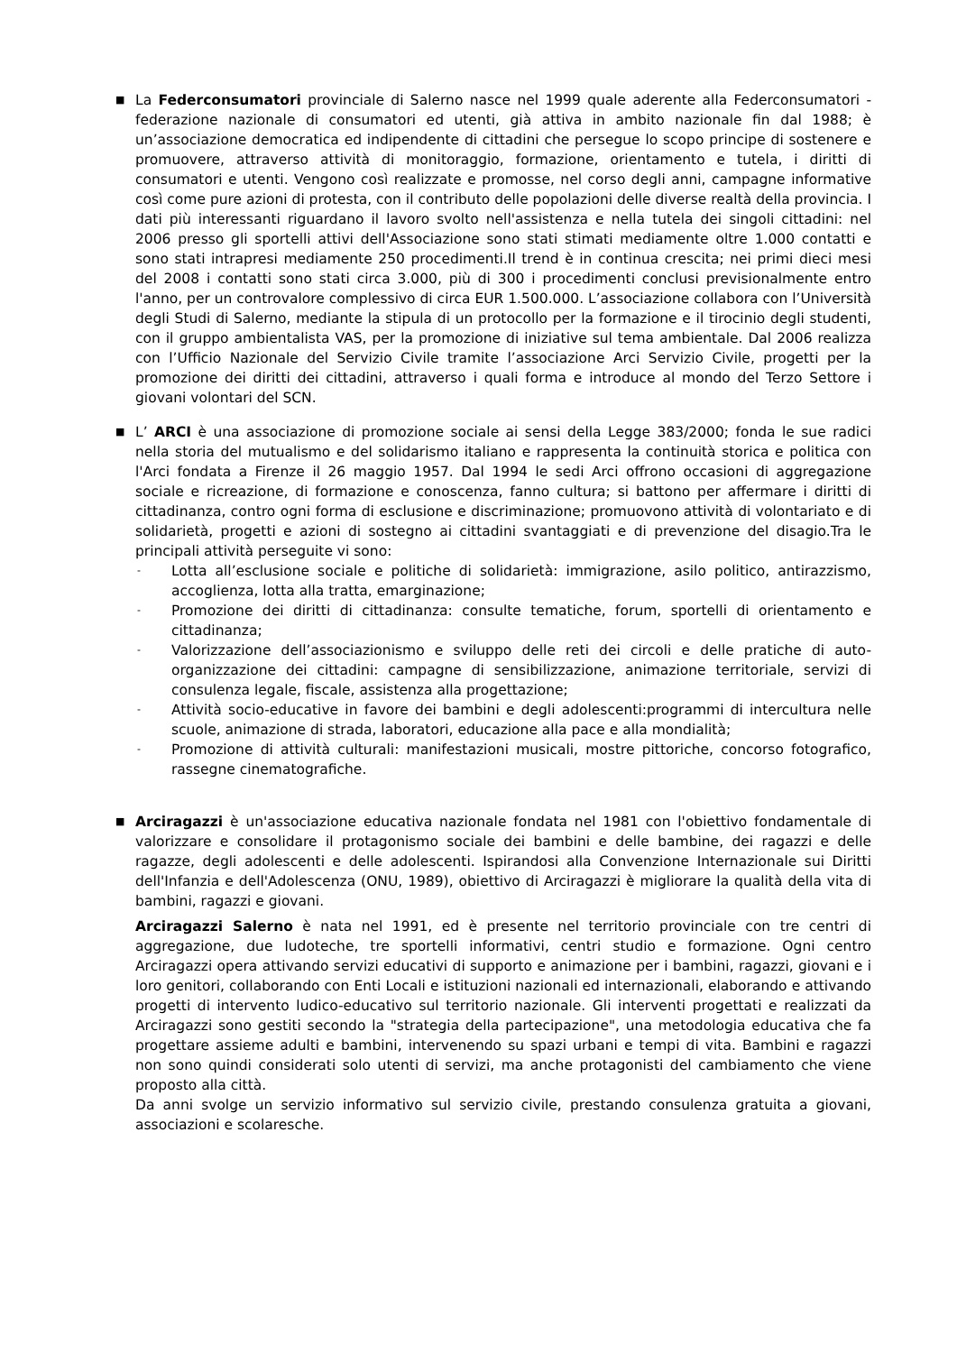■
La Federconsumatori provinciale di Salerno nasce nel 1999 quale aderente alla Federconsumatori - federazione nazionale di consumatori ed utenti, già attiva in ambito nazionale fin dal 1988; è un’associazione democratica ed indipendente di cittadini che persegue lo scopo principe di sostenere e promuovere, attraverso attività di monitoraggio, formazione, orientamento e tutela, i diritti di consumatori e utenti. Vengono così realizzate e promosse, nel corso degli anni, campagne informative così come pure azioni di protesta, con il contributo delle popolazioni delle diverse realtà della provincia. I dati più interessanti riguardano il lavoro svolto nell'assistenza e nella tutela dei singoli cittadini: nel 2006 presso gli sportelli attivi dell'Associazione sono stati stimati mediamente oltre 1.000 contatti e sono stati intrapresi mediamente 250 procedimenti.Il trend è in continua crescita; nei primi dieci mesi del 2008 i contatti sono stati circa 3.000, più di 300 i procedimenti conclusi previsionalmente entro l'anno, per un controvalore complessivo di circa EUR 1.500.000. L’associazione collabora con l’Università degli Studi di Salerno, mediante la stipula di un protocollo per la formazione e il tirocinio degli studenti, con il gruppo ambientalista VAS, per la promozione di iniziative sul tema ambientale. Dal 2006 realizza con l’Ufficio Nazionale del Servizio Civile tramite l’associazione Arci Servizio Civile, progetti per la promozione dei diritti dei cittadini, attraverso i quali forma e introduce al mondo del Terzo Settore i giovani volontari del SCN.
■
L’ ARCI è una associazione di promozione sociale ai sensi della Legge 383/2000; fonda le sue radici nella storia del mutualismo e del solidarismo italiano e rappresenta la continuità storica e politica con l'Arci fondata a Firenze il 26 maggio 1957. Dal 1994 le sedi Arci offrono occasioni di aggregazione sociale e ricreazione, di formazione e conoscenza, fanno cultura; si battono per affermare i diritti di cittadinanza, contro ogni forma di esclusione e discriminazione; promuovono attività di volontariato e di solidarietà, progetti e azioni di sostegno ai cittadini svantaggiati e di prevenzione del disagio.Tra le principali attività perseguite vi sono:
- Lotta all’esclusione sociale e politiche di solidarietà: immigrazione, asilo politico, antirazzismo, accoglienza, lotta alla tratta, emarginazione;
- Promozione dei diritti di cittadinanza: consulte tematiche, forum, sportelli di orientamento e cittadinanza;
- Valorizzazione dell’associazionismo e sviluppo delle reti dei circoli e delle pratiche di auto-organizzazione dei cittadini: campagne di sensibilizzazione, animazione territoriale, servizi di consulenza legale, fiscale, assistenza alla progettazione;
- Attività socio-educative in favore dei bambini e degli adolescenti:programmi di intercultura nelle scuole, animazione di strada, laboratori, educazione alla pace e alla mondialità;
- Promozione di attività culturali: manifestazioni musicali, mostre pittoriche, concorso fotografico, rassegne cinematografiche.
■
Arciragazzi è un'associazione educativa nazionale fondata nel 1981 con l'obiettivo fondamentale di valorizzare e consolidare il protagonismo sociale dei bambini e delle bambine, dei ragazzi e delle ragazze, degli adolescenti e delle adolescenti. Ispirandosi alla Convenzione Internazionale sui Diritti dell'Infanzia e dell'Adolescenza (ONU, 1989), obiettivo di Arciragazzi è migliorare la qualità della vita di bambini, ragazzi e giovani.
Arciragazzi Salerno è nata nel 1991, ed è presente nel territorio provinciale con tre centri di aggregazione, due ludoteche, tre sportelli informativi, centri studio e formazione. Ogni centro Arciragazzi opera attivando servizi educativi di supporto e animazione per i bambini, ragazzi, giovani e i loro genitori, collaborando con Enti Locali e istituzioni nazionali ed internazionali, elaborando e attivando progetti di intervento ludico-educativo sul territorio nazionale. Gli interventi progettati e realizzati da Arciragazzi sono gestiti secondo la "strategia della partecipazione", una metodologia educativa che fa progettare assieme adulti e bambini, intervenendo su spazi urbani e tempi di vita. Bambini e ragazzi non sono quindi considerati solo utenti di servizi, ma anche protagonisti del cambiamento che viene proposto alla città.
Da anni svolge un servizio informativo sul servizio civile, prestando consulenza gratuita a giovani, associazioni e scolaresche.